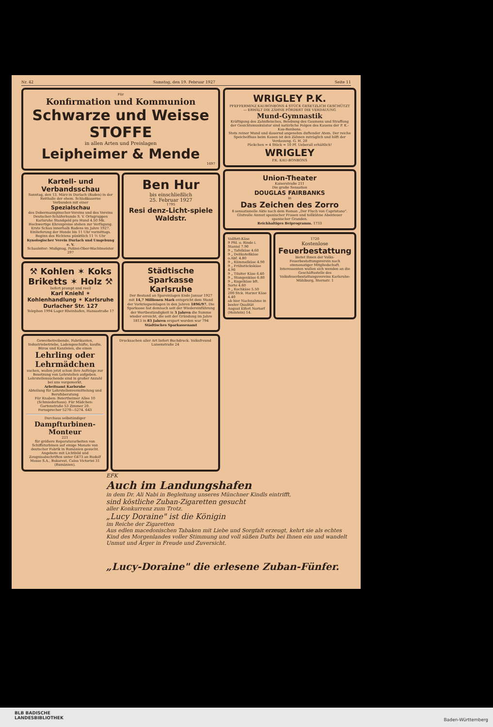Nr. 42 Samstag, den 19. Februar 1927 Seite 11
Für
Konfirmation und Kommunion
Schwarze und Weisse
STOFFE
in allen Arten und Preislagen
Leipheimer & Mende
1697
Kartell- und Verbandsschau
Sonntag, den 13. März in Durlach (Baden) in der Reithalle der ehem. Schloßkaserne
Verbunden mit einer
Spezialschau
des Dobermannpinscher-Vereins und des Vereins Deutscher-Schäferhunde S. V. Ortsgruppen Karlsruhe Standgeld pro Hund 4.50 Mk.
Hochwertige Ehrenpreise stehen zur Verfügung. Erste Schau innerhalb Badens im Jahre 1927. Einlieferung der Hunde bis 11 Uhr vormittags. Beginn des Richtens pünktlich 11 ½ Uhr
Kynologischer Verein Durlach und Umgebung e. V.
Schauleiter: Mußgnug, Polizei-Ober-Wachtmeister 297
Ben Hur
bis einschließlich
25. Februar 1927
1795
Resi denz-Licht-spiele Waldstr.
⚒ Kohlen ✶ Koks
Briketts ✶ Holz ⚒
liefert prompt und reell
Karl Kniehl ✶ Kohlenhandlung ✶ Karlsruhe Durlacher Str. 127
Telephon 1994 Lager Rheinhafen, Hansastraße 17
Städtische Sparkasse Karlsruhe
Der Bestand an Spareinlagen Ende Januar 1927 mit 14,7 Millionen Mark entspricht dem Stand der Vorkriegseinlagen in den Jahren 1896/97. Die Sparkasse hat demnach seit der Wiedereinführung der Wertbeständigkeit in 3 Jahren die Summe wieder erreicht, die seit der Gründung im Jahre 1813 in 83 Jahren erspart worden war 794
Städtisches Sparkassenamt
Gewerbetreibende, Fabrikanten, Industriebetriebe, Ladengeschäfte, kaufm. Büros und Kanzleien, die einen
Lehrling oder Lehrmädchen
suchen, wollen jetzt schon ihre Aufträge zur Besetzung von Lehrstellen aufgeben. Lehrstellensuchende sind in großer Anzahl bei uns vorgemerkt.
Arbeitsamt Karlsruhe
Abteilung für Lehrstellenvermittelung und Berufsberatung
Für Knaben: Beiertheimer Allee 10 (Schmiederhaus). Für Mädchen: Gartenstraße 53 Zimmer 20.
Fernsprecher 5270—5274. 643
Durchaus selbständiger
Dampfturbinen-Monteur
221
für größere Reparaturarbeiten von Schiffsturbinen auf einige Monate von deutscher Fabrik in Rumänien gesucht. Angebote mit Lichtbild und Zeugnisabschriften unter G473 an Rudolf Mosse S.A., Bukarest, Calea Victoriei 31 (Rumänien).
Drucksachen aller Art liefert Buchdruck. Volksfreund Luisenstraße 24
WRIGLEY P.K.
PFEFFERMINZ KAUBONBONS 4 STÜCK GESETZLICH GESCHÜTZT — ERHÄLT DIE ZÄHNE FÖRDERT DIE VERDAUUNG
Mund-Gymnastik
Kräftigung des Zahnfleisches, Belebung des Gaumens und Straffung der Gesichtsmuskulatur sind natürliche Folgen des Kauens der P. K.-Kau-Bonbons.
Stets reiner Mund und dauernd angenehm duftender Atem. Der reiche Speichelfluss beim Kauen ist den Zähnen zuträglich und hilft der Verdauung. G. H. 20
Päckchen = 4 Stück = 10 Pf. Ueberall erhältlich!
WRIGLEY
P.K. KAU-BONBONS
Union-Theater
Kaiserstraße 211
Die große Sensation
DOUGLAS FAIRBANKS
in
Das Zeichen des Zorro
8 sensationelle Akte nach dem Roman „Der Fluch von Capristano". Glutvolle Anmut spanischer Frauen und tollkühne Abenteuer spanischer Granden.
Reichhaltiges Beiprogramm. 1733
Vollfett-Käse
9 Pfd. o. Rinde i. Staniol 7.90
9 „ Tafelkäse 4.60
9 „ Delikateßkäse o.Abf. 4.80
9 „ Kümmelkäse 4.90
9 „ Frühstückskäse 4.90
9 „ Tilsiter Käse 6.40
9 „ Stangenkäse 6.80
9 „ Kugelkäse bft. Sorte 4.60
9 „ Kochkäse 5.50
200 Stck. Harzer Käse 4.40
ab hier Nachnahme in bester Qualität
August Eifert Nortorf (Holstein) 14.
1720
Kostenlose
Feuerbestattung
bietet Ihnen der Volks-Feuerbestattungsverein nach einmonatiger Mitgliedschaft. Interessenten wollen sich wenden an die Geschäftsstelle des Volksfeuerbestattungsvereins Karlsruhe-Mühlburg, Sternstr. 1
EFK
Auch im Landungshafen
in dem Dr. Ali Nabi in Begleitung unseres Münchner Kindls eintrifft,
sind köstliche Zuban-Zigaretten gesucht
aller Konkurrenz zum Trotz.
„Lucy Doraine" ist die Königin
im Reiche der Zigaretten
Aus edlen macedonischen Tabaken mit Liebe und Sorgfalt erzeugt, kehrt sie als echtes Kind des Morgenlandes voller Stimmung und voll süßen Dufts bei Ihnen ein und wandelt Unmut und Ärger in Freude und Zuversicht.
„Lucy-Doraine" die erlesene Zuban-Fünfer.
BLB BADISCHE
LANDESBIBLIOTHEK
Baden-Württemberg